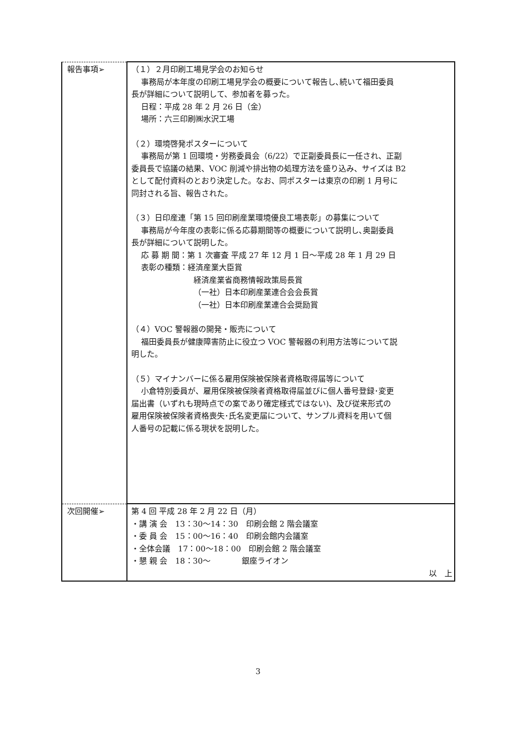| 報告事項➢ | （１）２月印刷工場見学会のお知らせ 事務局が本年度の印刷工場見学会の概要について報告し､続いて福田委員 長が詳細について説明して、参加者を募った。 日程：平成 28 年 2 月 26 日（金） 場所：六三印刷㈱水沢工場 （２）環境啓発ポスターについて 事務局が第 1 回環境・労務委員会（6/22）で正副委員長に一任され、正副 委員長で協議の結果、VOC 削減や排出物の処理方法を盛り込み、サイズは B2 として配付資料のとおり決定した。なお、同ポスターは東京の印刷 1 月号に 同封される旨、報告された。 （３）日印産連「第 15 回印刷産業環境優良工場表彰」の募集について 事務局が今年度の表彰に係る応募期間等の概要について説明し､奥副委員 長が詳細について説明した。 応 募 期 間：第 1 次審査 平成 27 年 12 月 1 日～平成 28 年 1 月 29 日 表彰の種類：経済産業大臣賞 経済産業省商務情報政策局長賞 （一社）日本印刷産業連合会会長賞 （一社）日本印刷産業連合会奨励賞 （４）VOC 警報器の開発・販売について 福田委員長が健康障害防止に役立つ VOC 警報器の利用方法等について説 明した。 （５）マイナンバーに係る雇用保険被保険者資格取得届等について 小倉特別委員が、雇用保険被保険者資格取得届並びに個人番号登録･変更 届出書（いずれも現時点での案であり確定様式ではない)、及び従来形式の 雇用保険被保険者資格喪失･氏名変更届について、サンプル資料を用いて個 人番号の記載に係る現状を説明した。 |
| 次回開催➢ | 第 4 回 平成 28 年 2 月 22 日（月） ・講 演 会 13：30～14：30 印刷会館 2 階会議室 ・委 員 会 15：00～16：40 印刷会館内会議室 ・全体会議 17：00～18：00 印刷会館 2 階会議室 ・懇 親 会 18：30～ 銀座ライオン 以 上 |
3